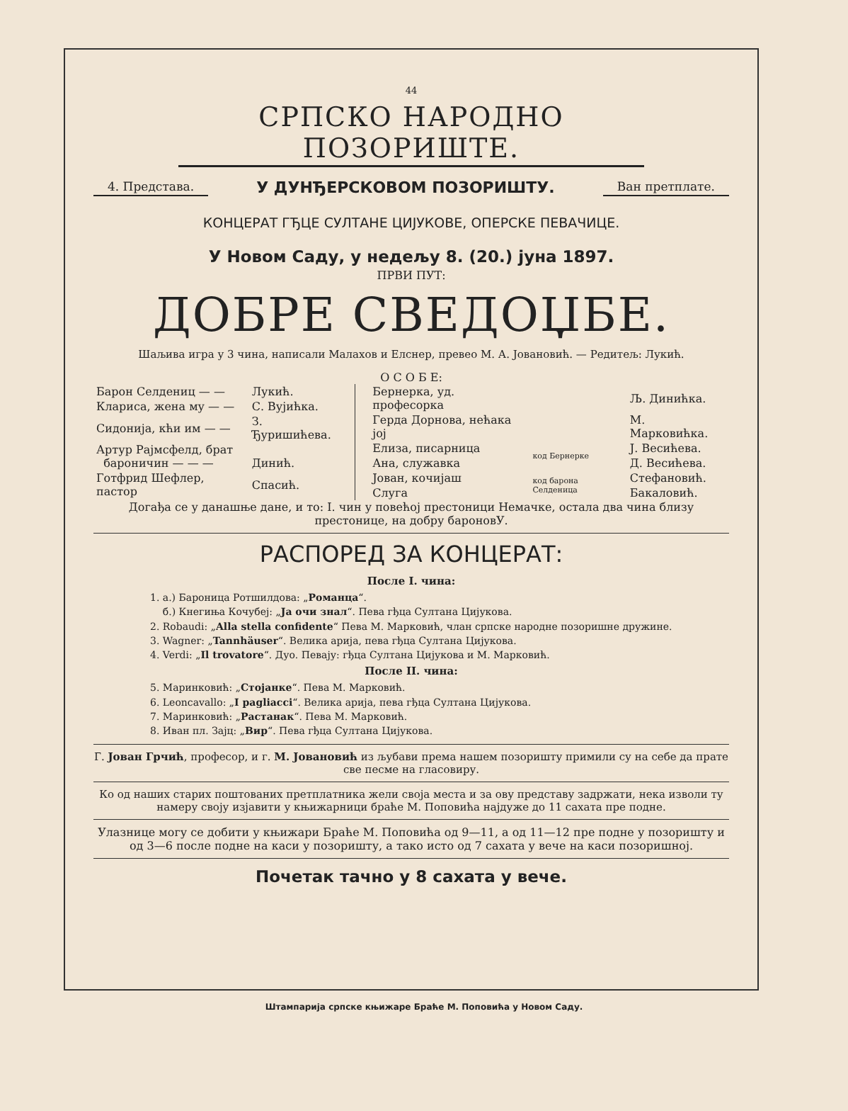44
СРПСКО НАРОДНО ПОЗОРИШТЕ.
4. Представа. У ДУНЂЕРСКОВОМ ПОЗОРИШТУ. Ван претплате.
КОНЦЕРАТ ГЂЦЕ СУЛТАНЕ ЦИЈУКОВЕ, ОПЕРСКЕ ПЕВАЧИЦЕ.
У Новом Саду, у недељу 8. (20.) јуна 1897.
ПРВИ ПУТ:
ДОБРЕ СВЕДОЏБЕ.
Шаљива игра у 3 чина, написали Малахов и Елснер, превео М. А. Јовановић. — Редитељ: Лукић.
О С О Б Е:
| Барон Селдениц — — | Лукић. |
| Клариса, жена му — — | С. Вујићка. |
| Сидонија, кћи им — — | З. Ђуришићева. |
| Артур Рајмсфелд, брат бароничин — — — | Динић. |
| Готфрид Шефлер, пастор | Спасић. |
| Бернерка, уд. професорка | | Љ. Динићка. |
| Герда Дорнова, нећака јој | | М. Марковићка. |
| Елиза, писарница | код Бернерке | Ј. Весићева. |
| Ана, служавка | | Д. Весићева. |
| Јован, кочијаш | код барона Селденица | Стефановић. |
| Слуга | | Бакаловић. |
Догађа се у данашње дане, и то: I. чин у повећој престоници Немачке, остала два чина близу престонице, на добру бароновУ.
РАСПОРЕД ЗА КОНЦЕРАТ:
После I. чина:
1. а.) Бароница Ротшилдова: „Романца“.
б.) Кнегиња Кочубеј: „Ја очи знал“. Пева гђца Султана Цијукова.
2. Robaudi: „Alla stella confidente“ Пева М. Марковић, члан српске народне позоришне дружине.
3. Wagner: „Tannhäuser“. Велика арија, пева гђца Султана Цијукова.
4. Verdi: „Il trovatore“. Дуо. Певају: гђца Султана Цијукова и М. Марковић.
После II. чина:
5. Маринковић: „Стојанке“. Пева М. Марковић.
6. Leoncavallo: „I pagliacci“. Велика арија, пева гђца Султана Цијукова.
7. Маринковић: „Растанак“. Пева М. Марковић.
8. Иван пл. Зајц: „Вир“. Пева гђца Султана Цијукова.
Г. Јован Грчић, професор, и г. М. Јовановић из љубави према нашем позоришту примили су на себе да прате све песме на гласовиру.
Ко од наших старих поштованих претплатника жели своја места и за ову представу задржати, нека изволи ту намеру своју изјавити у књижарници браће М. Поповића најдуже до 11 сахата пре подне.
Улазнице могу се добити у књижари Браће М. Поповића од 9—11, а од 11—12 пре подне у позоришту и од 3—6 после подне на каси у позоришту, а тако исто од 7 сахата у вече на каси позоришној.
Почетак тачно у 8 сахата у вече.
Штампарија српске књижаре Браће М. Поповића у Новом Саду.